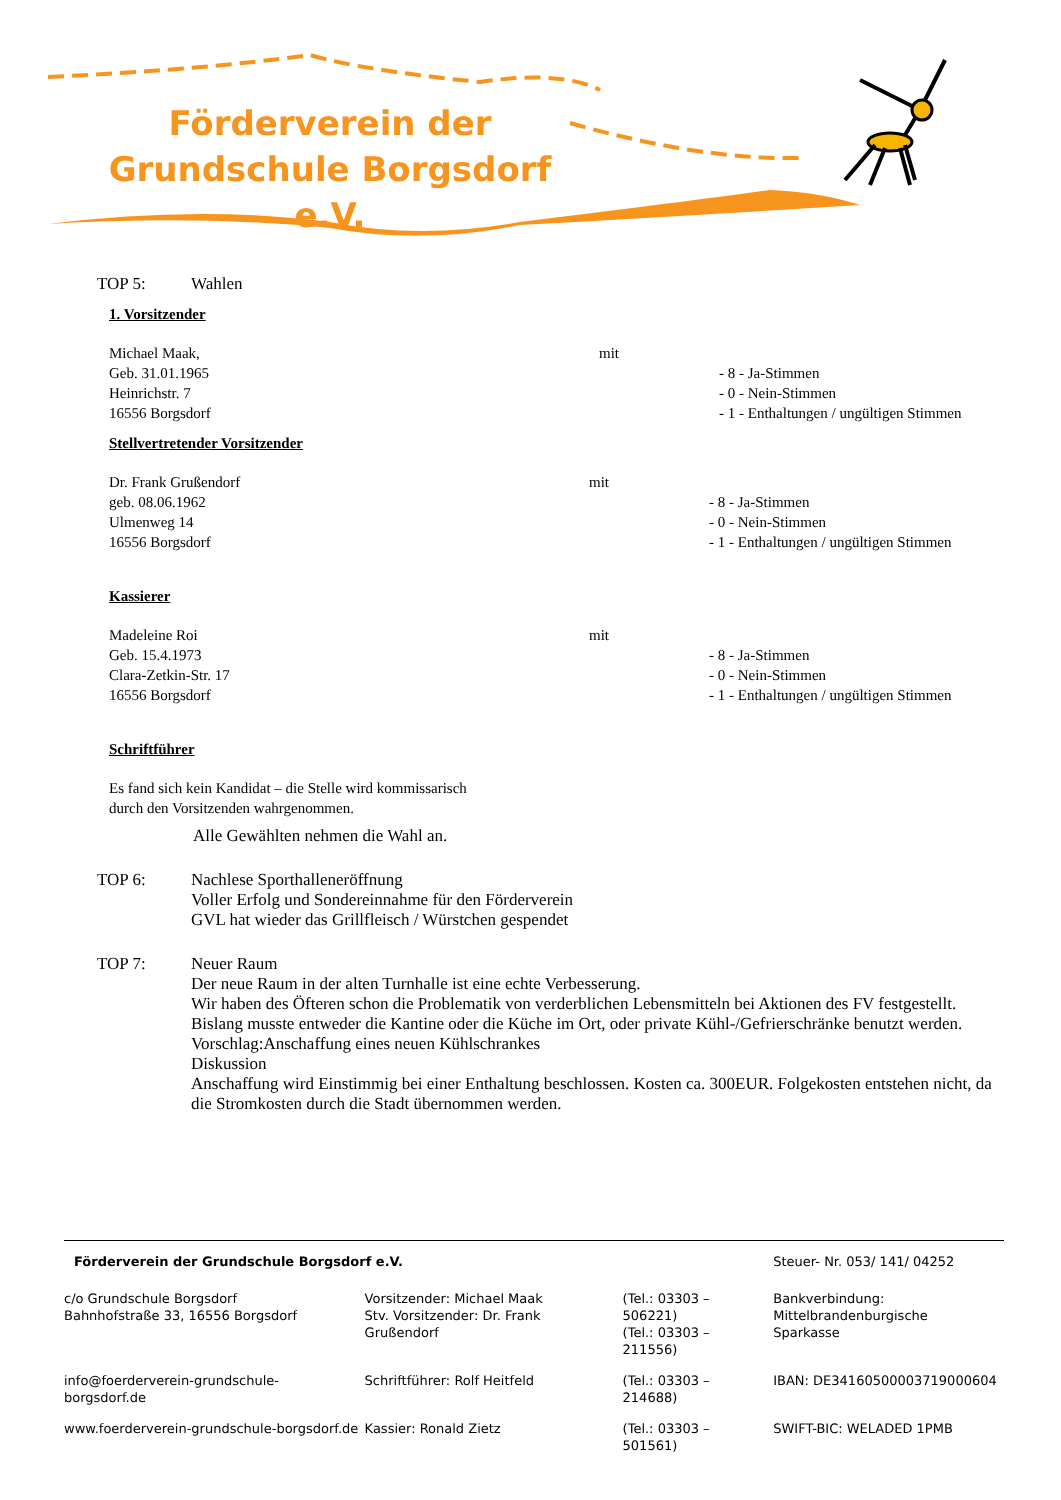Förderverein der
Grundschule Borgsdorf e.V.
TOP 5: Wahlen
1. Vorsitzender
| Michael Maak, Geb. 31.01.1965 Heinrichstr. 7 16556 Borgsdorf | mit | - 8 - Ja-Stimmen - 0 - Nein-Stimmen - 1 - Enthaltungen / ungültigen Stimmen |
Stellvertretender Vorsitzender
| Dr. Frank Grußendorf geb. 08.06.1962 Ulmenweg 14 16556 Borgsdorf | mit | - 8 - Ja-Stimmen - 0 - Nein-Stimmen - 1 - Enthaltungen / ungültigen Stimmen |
Kassierer
| Madeleine Roi Geb. 15.4.1973 Clara-Zetkin-Str. 17 16556 Borgsdorf | mit | - 8 - Ja-Stimmen - 0 - Nein-Stimmen - 1 - Enthaltungen / ungültigen Stimmen |
Schriftführer
Es fand sich kein Kandidat – die Stelle wird kommissarisch
durch den Vorsitzenden wahrgenommen.
Alle Gewählten nehmen die Wahl an.
TOP 6: Nachlese Sporthalleneröffnung
Voller Erfolg und Sondereinnahme für den Förderverein
GVL hat wieder das Grillfleisch / Würstchen gespendet
TOP 7: Neuer Raum
Der neue Raum in der alten Turnhalle ist eine echte Verbesserung.
Wir haben des Öfteren schon die Problematik von verderblichen Lebensmitteln bei Aktionen des FV festgestellt. Bislang musste entweder die Kantine oder die Küche im Ort, oder private Kühl-/Gefrierschränke benutzt werden.
Vorschlag:Anschaffung eines neuen Kühlschrankes
Diskussion
Anschaffung wird Einstimmig bei einer Enthaltung beschlossen. Kosten ca. 300EUR. Folgekosten entstehen nicht, da die Stromkosten durch die Stadt übernommen werden.
| Förderverein der Grundschule Borgsdorf e.V. | | | Steuer- Nr. 053/ 141/ 04252 |
| c/o Grundschule Borgsdorf Bahnhofstraße 33, 16556 Borgsdorf | Vorsitzender: Michael Maak Stv. Vorsitzender: Dr. Frank Grußendorf | (Tel.: 03303 – 506221) (Tel.: 03303 – 211556) | Bankverbindung: Mittelbrandenburgische Sparkasse |
| info@foerderverein-grundschule-borgsdorf.de | Schriftführer: Rolf Heitfeld | (Tel.: 03303 – 214688) | IBAN: DE34160500003719000604 |
| www.foerderverein-grundschule-borgsdorf.de | Kassier: Ronald Zietz | (Tel.: 03303 – 501561) | SWIFT-BIC: WELADED 1PMB |